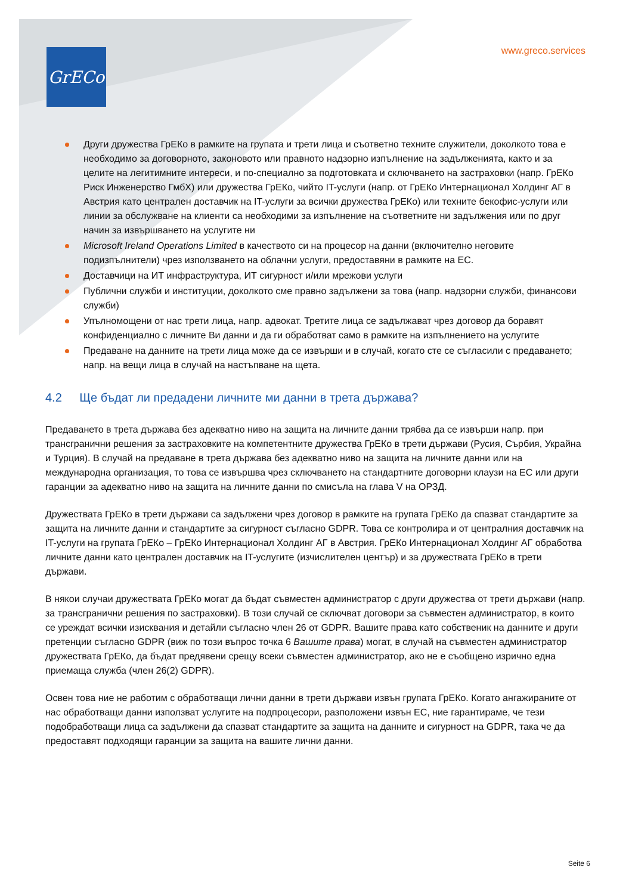GrECo www.greco.services
Други дружества ГрЕКо в рамките на групата и трети лица и съответно техните служители, доколкото това е необходимо за договорното, законовото или правното надзорно изпълнение на задълженията, както и за целите на легитимните интереси, и по-специално за подготовката и сключването на застраховки (напр. ГрЕКо Риск Инженерство ГмбХ) или дружества ГрЕКо, чийто IT-услуги (напр. от ГрЕКо Интернационал Холдинг АГ в Австрия като централен доставчик на IT-услуги за всички дружества ГрЕКо) или техните бекофис-услуги или линии за обслужване на клиенти са необходими за изпълнение на съответните ни задължения или по друг начин за извършването на услугите ни
Microsoft Ireland Operations Limited в качеството си на процесор на данни (включително неговите подизпълнители) чрез използването на облачни услуги, предоставяни в рамките на ЕС.
Доставчици на ИТ инфраструктура, ИТ сигурност и/или мрежови услуги
Публични служби и институции, доколкото сме правно задължени за това (напр. надзорни служби, финансови служби)
Упълномощени от нас трети лица, напр. адвокат. Третите лица се задължават чрез договор да боравят конфиденциално с личните Ви данни и да ги обработват само в рамките на изпълнението на услугите
Предаване на данните на трети лица може да се извърши и в случай, когато сте се съгласили с предаването; напр. на вещи лица в случай на настъпване на щета.
4.2 Ще бъдат ли предадени личните ми данни в трета държава?
Предаването в трета държава без адекватно ниво на защита на личните данни трябва да се извърши напр. при трансгранични решения за застраховките на компетентните дружества ГрЕКо в трети държави (Русия, Сърбия, Украйна и Турция). В случай на предаване в трета държава без адекватно ниво на защита на личните данни или на международна организация, то това се извършва чрез сключването на стандартните договорни клаузи на ЕС или други гаранции за адекватно ниво на защита на личните данни по смисъла на глава V на ОРЗД.
Дружествата ГрЕКо в трети държави са задължени чрез договор в рамките на групата ГрЕКо да спазват стандартите за защита на личните данни и стандартите за сигурност съгласно GDPR. Това се контролира и от централния доставчик на IT-услуги на групата ГрЕКо – ГрЕКо Интернационал Холдинг АГ в Австрия. ГрЕКо Интернационал Холдинг АГ обработва личните данни като централен доставчик на IT-услугите (изчислителен център) и за дружествата ГрЕКо в трети държави.
В някои случаи дружествата ГрЕКо могат да бъдат съвместен администратор с други дружества от трети държави (напр. за трансгранични решения по застраховки). В този случай се сключват договори за съвместен администратор, в които се уреждат всички изисквания и детайли съгласно член 26 от GDPR. Вашите права като собственик на данните и други претенции съгласно GDPR (виж по този въпрос точка 6 Вашите права) могат, в случай на съвместен администратор дружествата ГрЕКо, да бъдат предявени срещу всеки съвместен администратор, ако не е съобщено изрично една приемаща служба (член 26(2) GDPR).
Освен това ние не работим с обработващи лични данни в трети държави извън групата ГрЕКо. Когато ангажираните от нас обработващи данни използват услугите на подпроцесори, разположени извън ЕС, ние гарантираме, че тези подобработващи лица са задължени да спазват стандартите за защита на данните и сигурност на GDPR, така че да предоставят подходящи гаранции за защита на вашите лични данни.
Seite 6